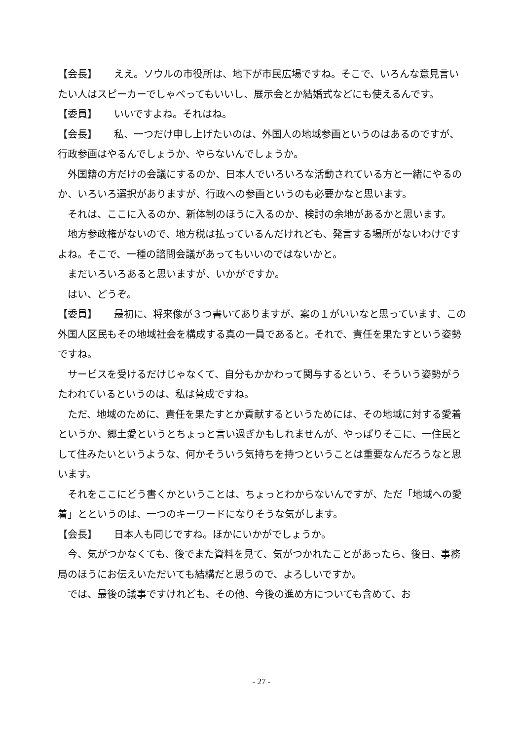【会長】 ええ。ソウルの市役所は、地下が市民広場ですね。そこで、いろんな意見言いたい人はスピーカーでしゃべってもいいし、展示会とか結婚式などにも使えるんです。
【委員】 いいですよね。それはね。
【会長】 私、一つだけ申し上げたいのは、外国人の地域参画というのはあるのですが、行政参画はやるんでしょうか、やらないんでしょうか。
外国籍の方だけの会議にするのか、日本人でいろいろな活動されている方と一緒にやるのか、いろいろ選択がありますが、行政への参画というのも必要かなと思います。
それは、ここに入るのか、新体制のほうに入るのか、検討の余地があるかと思います。
地方参政権がないので、地方税は払っているんだけれども、発言する場所がないわけですよね。そこで、一種の諮問会議があってもいいのではないかと。
まだいろいろあると思いますが、いかがですか。
はい、どうぞ。
【委員】 最初に、将来像が３つ書いてありますが、案の１がいいなと思っています、この外国人区民もその地域社会を構成する真の一員であると。それで、責任を果たすという姿勢ですね。
サービスを受けるだけじゃなくて、自分もかかわって関与するという、そういう姿勢がうたわれているというのは、私は賛成ですね。
ただ、地域のために、責任を果たすとか貢献するというためには、その地域に対する愛着というか、郷土愛というとちょっと言い過ぎかもしれませんが、やっぱりそこに、一住民として住みたいというような、何かそういう気持ちを持つということは重要なんだろうなと思います。
それをここにどう書くかということは、ちょっとわからないんですが、ただ「地域への愛着」とというのは、一つのキーワードになりそうな気がします。
【会長】 日本人も同じですね。ほかにいかがでしょうか。
今、気がつかなくても、後でまた資料を見て、気がつかれたことがあったら、後日、事務局のほうにお伝えいただいても結構だと思うので、よろしいですか。
では、最後の議事ですけれども、その他、今後の進め方についても含めて、お
- 27 -